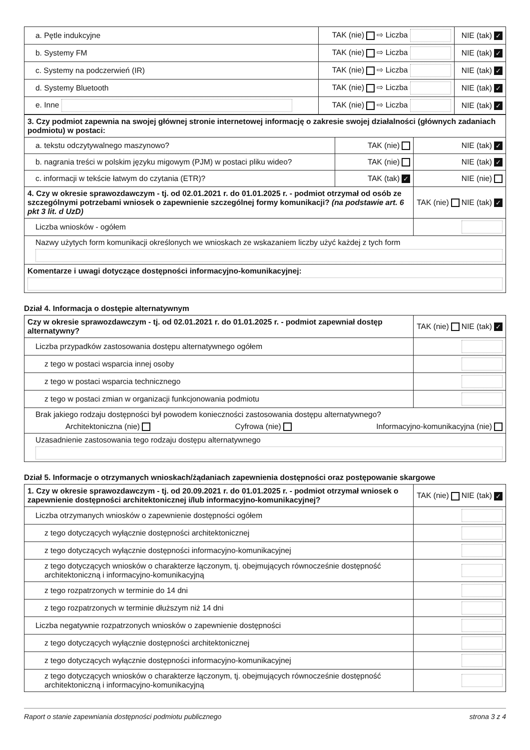| a. Pętle indukcyjne | TAK (nie) ⇨ Liczba | NIE (tak) ✓ |
| b. Systemy FM | TAK (nie) ⇨ Liczba | NIE (tak) ✓ |
| c. Systemy na podczerwień (IR) | TAK (nie) ⇨ Liczba | NIE (tak) ✓ |
| d. Systemy Bluetooth | TAK (nie) ⇨ Liczba | NIE (tak) ✓ |
| e. Inne | TAK (nie) ⇨ Liczba | NIE (tak) ✓ |
| 3. Czy podmiot zapewnia na swojej głównej stronie internetowej informację o zakresie swojej działalności (głównych zadaniach podmiotu) w postaci: | | |
| a. tekstu odczytywalnego maszynowo? | TAK (nie) | NIE (tak) ✓ |
| b. nagrania treści w polskim języku migowym (PJM) w postaci pliku wideo? | TAK (nie) | NIE (tak) ✓ |
| c. informacji w tekście łatwym do czytania (ETR)? | TAK (tak) ✓ | NIE (nie) |
| 4. Czy w okresie sprawozdawczym - tj. od 02.01.2021 r. do 01.01.2025 r. - podmiot otrzymał od osób ze szczególnymi potrzebami wniosek o zapewnienie szczególnej formy komunikacji? (na podstawie art. 6 pkt 3 lit. d UzD) | | TAK (nie) NIE (tak) ✓ |
| Liczba wniosków - ogółem | | |
| Nazwy użytych form komunikacji określonych we wnioskach ze wskazaniem liczby użyć każdej z tych form | | |
| Komentarze i uwagi dotyczące dostępności informacyjno-komunikacyjnej: | | |
Dział 4. Informacja o dostępie alternatywnym
| Czy w okresie sprawozdawczym - tj. od 02.01.2021 r. do 01.01.2025 r. - podmiot zapewniał dostęp alternatywny? | TAK (nie) NIE (tak) ✓ |
| Liczba przypadków zastosowania dostępu alternatywnego ogółem | |
| z tego w postaci wsparcia innej osoby | |
| z tego w postaci wsparcia technicznego | |
| z tego w postaci zmian w organizacji funkcjonowania podmiotu | |
| Brak jakiego rodzaju dostępności był powodem konieczności zastosowania dostępu alternatywnego? Architektoniczna (nie) Cyfrowa (nie) Informacyjno-komunikacyjna (nie) | |
| Uzasadnienie zastosowania tego rodzaju dostępu alternatywnego | |
Dział 5. Informacje o otrzymanych wnioskach/żądaniach zapewnienia dostępności oraz postępowanie skargowe
| 1. Czy w okresie sprawozdawczym - tj. od 20.09.2021 r. do 01.01.2025 r. - podmiot otrzymał wniosek o zapewnienie dostępności architektonicznej i/lub informacyjno-komunikacyjnej? | TAK (nie) NIE (tak) ✓ |
| Liczba otrzymanych wniosków o zapewnienie dostępności ogółem | |
| z tego dotyczących wyłącznie dostępności architektonicznej | |
| z tego dotyczących wyłącznie dostępności informacyjno-komunikacyjnej | |
| z tego dotyczących wniosków o charakterze łączonym, tj. obejmujących równocześnie dostępność architektoniczną i informacyjno-komunikacyjną | |
| z tego rozpatrzonych w terminie do 14 dni | |
| z tego rozpatrzonych w terminie dłuższym niż 14 dni | |
| Liczba negatywnie rozpatrzonych wniosków o zapewnienie dostępności | |
| z tego dotyczących wyłącznie dostępności architektonicznej | |
| z tego dotyczących wyłącznie dostępności informacyjno-komunikacyjnej | |
| z tego dotyczących wniosków o charakterze łączonym, tj. obejmujących równocześnie dostępność architektoniczną i informacyjno-komunikacyjną | |
Raport o stanie zapewniania dostępności podmiotu publicznego strona 3 z 4